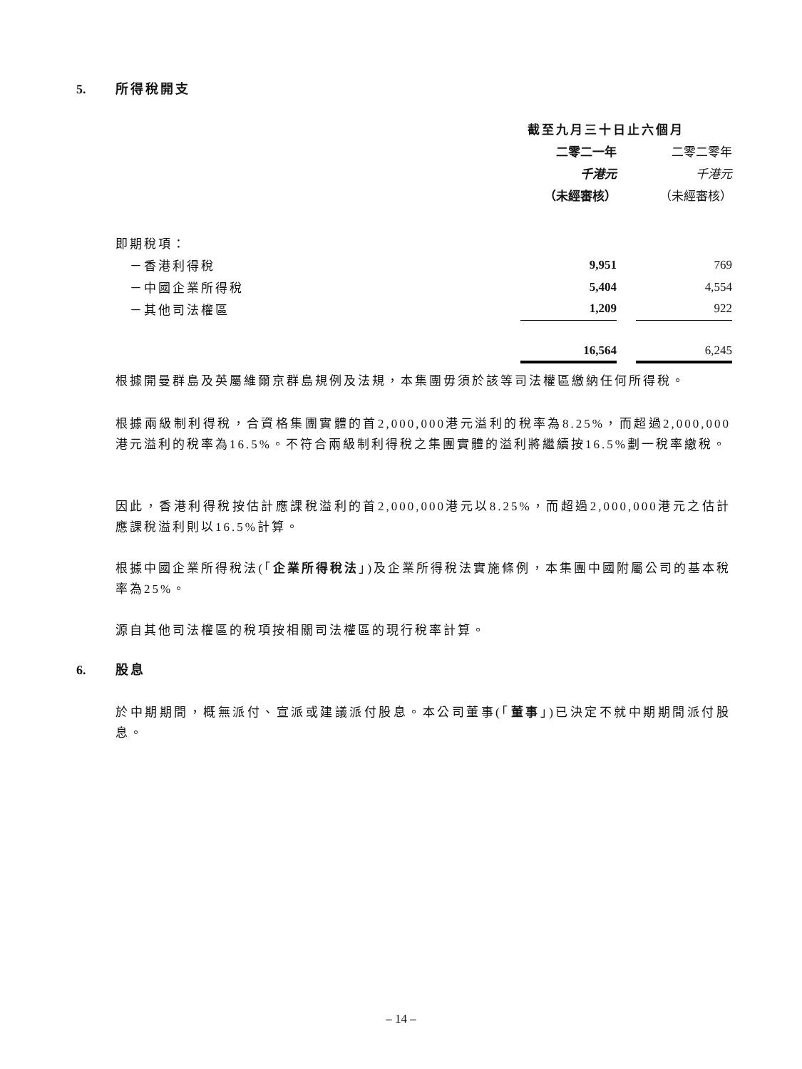5. 所得稅開支
| | 截至九月三十日止六個月 | | |
| | 二零二一年 | | 二零二零年 |
| | 千港元 | | 千港元 |
| | （未經審核） | | （未經審核） |
| 即期稅項： | | | |
| －香港利得稅 | 9,951 | | 769 |
| －中國企業所得稅 | 5,404 | | 4,554 |
| －其他司法權區 | 1,209 | | 922 |
| | 16,564 | | 6,245 |
根據開曼群島及英屬維爾京群島規例及法規，本集團毋須於該等司法權區繳納任何所得稅。
根據兩級制利得稅，合資格集團實體的首2,000,000港元溢利的稅率為8.25%，而超過2,000,000港元溢利的稅率為16.5%。不符合兩級制利得稅之集團實體的溢利將繼續按16.5%劃一稅率繳稅。
因此，香港利得稅按估計應課稅溢利的首2,000,000港元以8.25%，而超過2,000,000港元之估計應課稅溢利則以16.5%計算。
根據中國企業所得稅法(「企業所得稅法」)及企業所得稅法實施條例，本集團中國附屬公司的基本稅率為25%。
源自其他司法權區的稅項按相關司法權區的現行稅率計算。
6. 股息
於中期期間，概無派付、宣派或建議派付股息。本公司董事(「董事」)已決定不就中期期間派付股息。
– 14 –